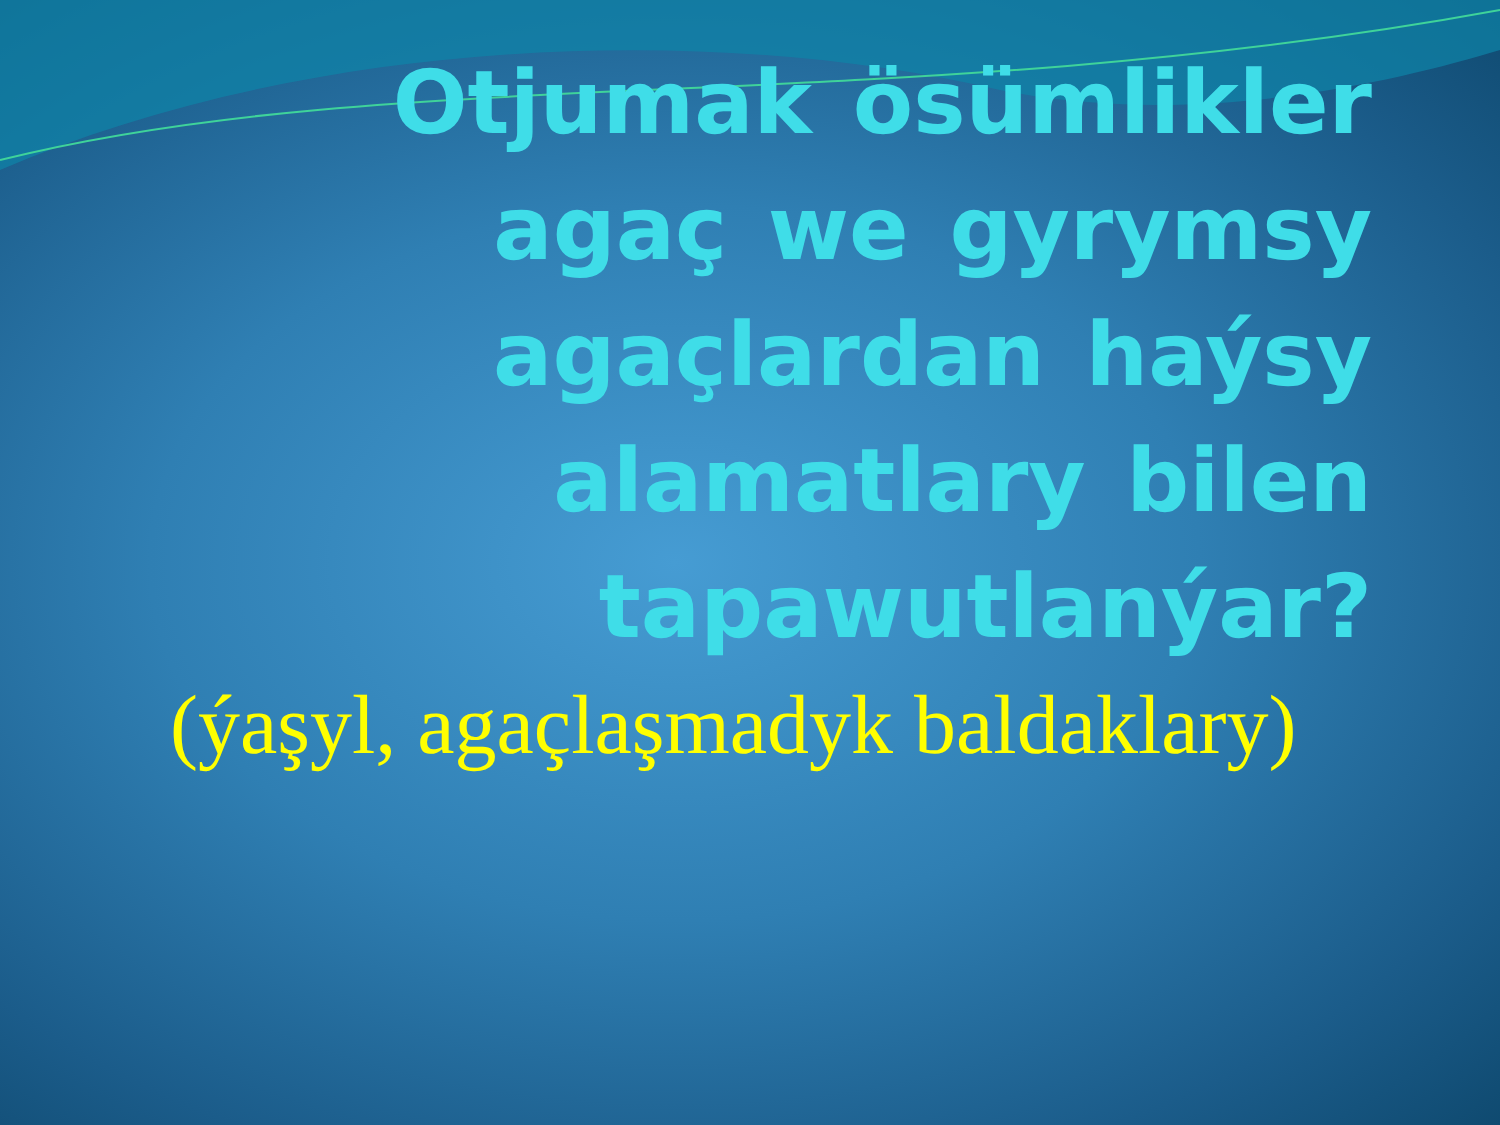Otjumak ösümlikler agaç we gyrymsy agaçlardan haýsy alamatlary bilen tapawutlanýar?
(ýaşyl, agaçlaşmadyk baldaklary)